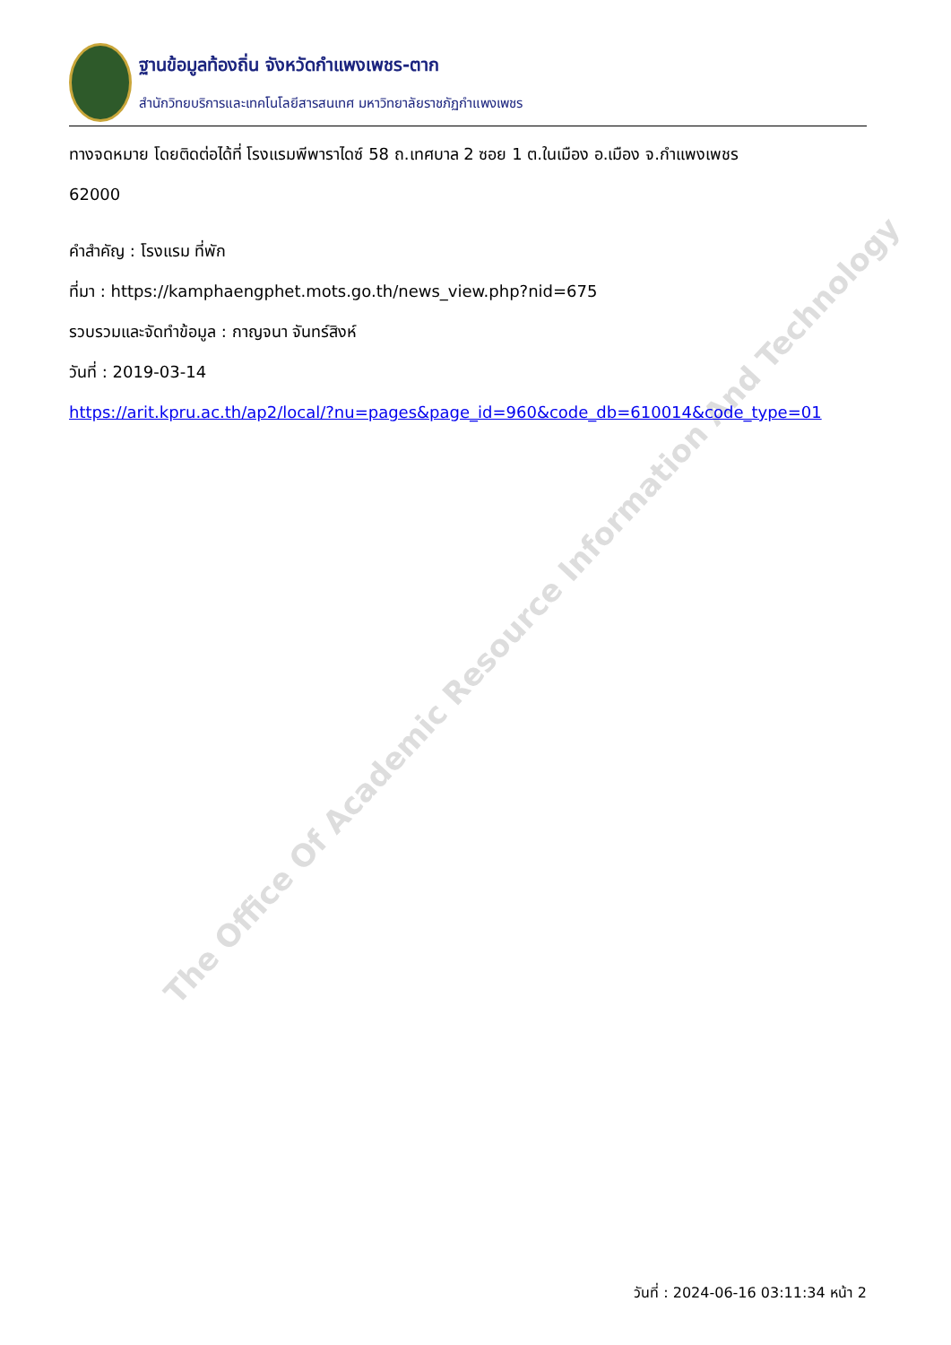The Office Of Academic Resource Information And Technology
ฐานข้อมูลท้องถิ่น จังหวัดกำแพงเพชร-ตาก
สำนักวิทยบริการและเทคโนโลยีสารสนเทศ มหาวิทยาลัยราชภัฏกำแพงเพชร
ทางจดหมาย โดยติดต่อได้ที่ โรงแรมพีพาราไดซ์ 58 ถ.เทศบาล 2 ซอย 1 ต.ในเมือง อ.เมือง จ.กำแพงเพชร
62000
คำสำคัญ : โรงแรม ที่พัก
ที่มา : https://kamphaengphet.mots.go.th/news_view.php?nid=675
รวบรวมและจัดทำข้อมูล : กาญจนา จันทร์สิงห์
วันที่ : 2019-03-14
https://arit.kpru.ac.th/ap2/local/?nu=pages&page_id=960&code_db=610014&code_type=01
วันที่ : 2024-06-16 03:11:34 หน้า 2